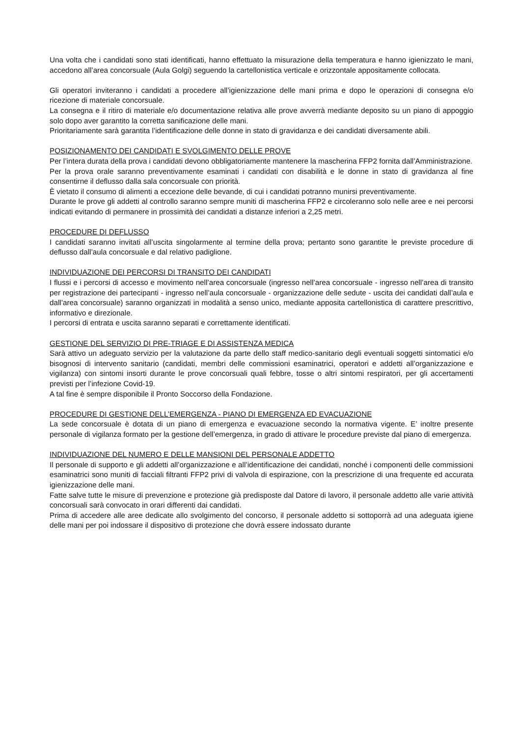Una volta che i candidati sono stati identificati, hanno effettuato la misurazione della temperatura e hanno igienizzato le mani, accedono all’area concorsuale (Aula Golgi) seguendo la cartellonistica verticale e orizzontale appositamente collocata.
Gli operatori inviteranno i candidati a procedere all’igienizzazione delle mani prima e dopo le operazioni di consegna e/o ricezione di materiale concorsuale.
La consegna e il ritiro di materiale e/o documentazione relativa alle prove avverrà mediante deposito su un piano di appoggio solo dopo aver garantito la corretta sanificazione delle mani.
Prioritariamente sarà garantita l’identificazione delle donne in stato di gravidanza e dei candidati diversamente abili.
POSIZIONAMENTO DEI CANDIDATI E SVOLGIMENTO DELLE PROVE
Per l’intera durata della prova i candidati devono obbligatoriamente mantenere la mascherina FFP2 fornita dall’Amministrazione.
Per la prova orale saranno preventivamente esaminati i candidati con disabilità e le donne in stato di gravidanza al fine consentirne il deflusso dalla sala concorsuale con priorità.
È vietato il consumo di alimenti a eccezione delle bevande, di cui i candidati potranno munirsi preventivamente.
Durante le prove gli addetti al controllo saranno sempre muniti di mascherina FFP2 e circoleranno solo nelle aree e nei percorsi indicati evitando di permanere in prossimità dei candidati a distanze inferiori a 2,25 metri.
PROCEDURE DI DEFLUSSO
I candidati saranno invitati all’uscita singolarmente al termine della prova; pertanto sono garantite le previste procedure di deflusso dall’aula concorsuale e dal relativo padiglione.
INDIVIDUAZIONE DEI PERCORSI DI TRANSITO DEI CANDIDATI
I flussi e i percorsi di accesso e movimento nell’area concorsuale (ingresso nell’area concorsuale - ingresso nell’area di transito per registrazione dei partecipanti - ingresso nell’aula concorsuale - organizzazione delle sedute - uscita dei candidati dall’aula e dall’area concorsuale) saranno organizzati in modalità a senso unico, mediante apposita cartellonistica di carattere prescrittivo, informativo e direzionale.
I percorsi di entrata e uscita saranno separati e correttamente identificati.
GESTIONE DEL SERVIZIO DI PRE-TRIAGE E DI ASSISTENZA MEDICA
Sarà attivo un adeguato servizio per la valutazione da parte dello staff medico-sanitario degli eventuali soggetti sintomatici e/o bisognosi di intervento sanitario (candidati, membri delle commissioni esaminatrici, operatori e addetti all’organizzazione e vigilanza) con sintomi insorti durante le prove concorsuali quali febbre, tosse o altri sintomi respiratori, per gli accertamenti previsti per l’infezione Covid-19.
A tal fine è sempre disponibile il Pronto Soccorso della Fondazione.
PROCEDURE DI GESTIONE DELL’EMERGENZA - PIANO DI EMERGENZA ED EVACUAZIONE
La sede concorsuale è dotata di un piano di emergenza e evacuazione secondo la normativa vigente. E’ inoltre presente personale di vigilanza formato per la gestione dell’emergenza, in grado di attivare le procedure previste dal piano di emergenza.
INDIVIDUAZIONE DEL NUMERO E DELLE MANSIONI DEL PERSONALE ADDETTO
Il personale di supporto e gli addetti all’organizzazione e all’identificazione dei candidati, nonché i componenti delle commissioni esaminatrici sono muniti di facciali filtranti FFP2 privi di valvola di espirazione, con la prescrizione di una frequente ed accurata igienizzazione delle mani.
Fatte salve tutte le misure di prevenzione e protezione già predisposte dal Datore di lavoro, il personale addetto alle varie attività concorsuali sarà convocato in orari differenti dai candidati.
Prima di accedere alle aree dedicate allo svolgimento del concorso, il personale addetto si sottoporrà ad una adeguata igiene delle mani per poi indossare il dispositivo di protezione che dovrà essere indossato durante